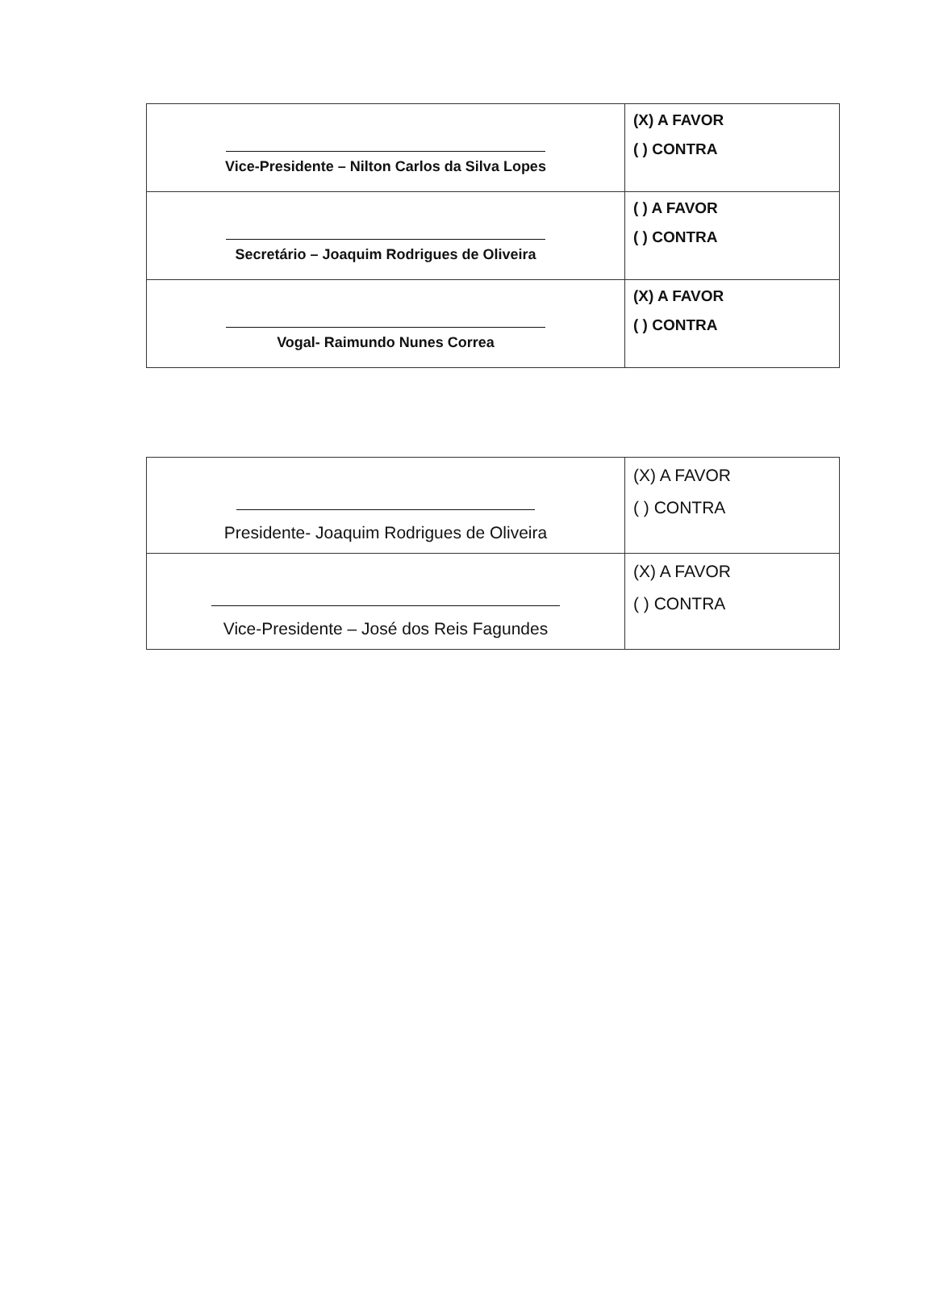| Vice-Presidente – Nilton Carlos da Silva Lopes | (X) A FAVOR ( ) CONTRA |
| Secretário – Joaquim Rodrigues de Oliveira | ( ) A FAVOR ( ) CONTRA |
| Vogal- Raimundo Nunes Correa | (X) A FAVOR ( ) CONTRA |
| Presidente- Joaquim Rodrigues de Oliveira | (X) A FAVOR ( ) CONTRA |
| Vice-Presidente – José dos Reis Fagundes | (X) A FAVOR ( ) CONTRA |